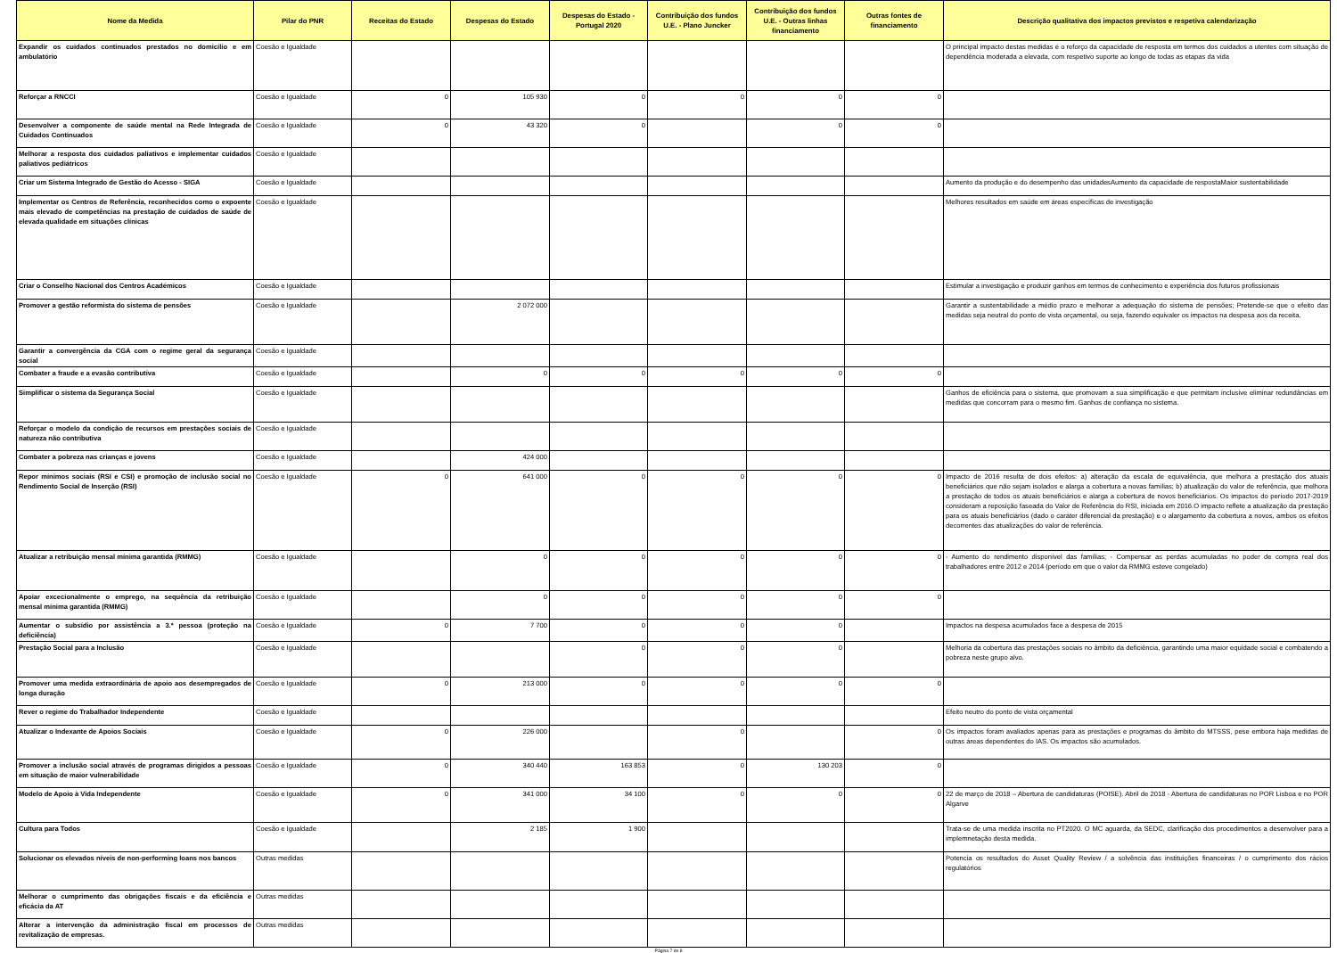| Nome da Medida | Pilar do PNR | Receitas do Estado | Despesas do Estado | Despesas do Estado - Portugal 2020 | Contribuição dos fundos U.E. - Plano Juncker | Contribuição dos fundos U.E. - Outras linhas financiamento | Outras fontes de financiamento | Descrição qualitativa dos impactos previstos e respetiva calendarização |
| --- | --- | --- | --- | --- | --- | --- | --- | --- |
| Expandir os cuidados continuados prestados no domicílio e em ambulatório | Coesão e Igualdade | | | | | | | O principal impacto destas medidas é o reforço da capacidade de resposta em termos dos cuidados a utentes com situação de dependência moderada a elevada, com respetivo suporte ao longo de todas as etapas da vida |
| Reforçar a RNCCI | Coesão e Igualdade | 0 | 105 930 | 0 | 0 | 0 | 0 | |
| Desenvolver a componente de saúde mental na Rede Integrada de Cuidados Continuados | Coesão e Igualdade | 0 | 43 320 | 0 | | 0 | 0 | |
| Melhorar a resposta dos cuidados paliativos e implementar cuidados paliativos pediátricos | Coesão e Igualdade | | | | | | | |
| Criar um Sistema Integrado de Gestão do Acesso - SIGA | Coesão e Igualdade | | | | | | | Aumento da produção e do desempenho das unidadesAumento da capacidade de respostaMaior sustentabilidade |
| Implementar os Centros de Referência, reconhecidos como o expoente mais elevado de competências na prestação de cuidados de saúde de elevada qualidade em situações clínicas | Coesão e Igualdade | | | | | | | Melhores resultados em saúde em áreas específicas de investigação |
| Criar o Conselho Nacional dos Centros Académicos | Coesão e Igualdade | | | | | | | Estimular a investigação e produzir ganhos em termos de conhecimento e experiência dos futuros profissionais |
| Promover a gestão reformista do sistema de pensões | Coesão e Igualdade | | 2 072 000 | | | | | Garantir a sustentabilidade a médio prazo e melhorar a adequação do sistema de pensões; Pretende-se que o efeito das medidas seja neutral do ponto de vista orçamental, ou seja, fazendo equivaler os impactos na despesa aos da receita. |
| Garantir a convergência da CGA com o regime geral da segurança social | Coesão e Igualdade | | | | | | | |
| Combater a fraude e a evasão contributiva | Coesão e Igualdade | | 0 | 0 | 0 | 0 | 0 | |
| Simplificar o sistema da Segurança Social | Coesão e Igualdade | | | | | | | Ganhos de eficiência para o sistema, que promovam a sua simplificação e que permitam inclusive eliminar redundâncias em medidas que concorram para o mesmo fim. Ganhos de confiança no sistema. |
| Reforçar o modelo da condição de recursos em prestações sociais de natureza não contributiva | Coesão e Igualdade | | | | | | | |
| Combater a pobreza nas crianças e jovens | Coesão e Igualdade | | 424 000 | | | | | |
| Repor mínimos sociais (RSI e CSI) e promoção de inclusão social no Rendimento Social de Inserção (RSI) | Coesão e Igualdade | 0 | 641 000 | 0 | 0 | 0 | 0 | Impacto de 2016 resulta de dois efeitos: a) alteração da escala de equivalência, que melhora a prestação dos atuais beneficiários que não sejam isolados e alarga a cobertura a novas famílias; b) atualização do valor de referência, que melhora a prestação de todos os atuais beneficiários e alarga a cobertura de novos beneficiários. Os impactos do período 2017-2019 consideram a reposição faseada do Valor de Referência do RSI, iniciada em 2016.O impacto reflete a atualização da prestação para os atuais beneficiários (dado o caráter diferencial da prestação) e o alargamento da cobertura a novos, ambos os efeitos decorrentes das atualizações do valor de referência. |
| Atualizar a retribuição mensal mínima garantida (RMMG) | Coesão e Igualdade | | 0 | 0 | 0 | 0 | 0 | - Aumento do rendimento disponível das famílias; - Compensar as perdas acumuladas no poder de compra real dos trabalhadores entre 2012 e 2014 (período em que o valor da RMMG esteve congelado) |
| Apoiar excecionalmente o emprego, na sequência da retribuição mensal mínima garantida (RMMG) | Coesão e Igualdade | | 0 | 0 | 0 | 0 | 0 | |
| Aumentar o subsídio por assistência a 3.ª pessoa (proteção na deficiência) | Coesão e Igualdade | 0 | 7 700 | 0 | 0 | 0 | | Impactos na despesa acumulados face a despesa de 2015 |
| Prestação Social para a Inclusão | Coesão e Igualdade | | | 0 | 0 | 0 | | Melhoria da cobertura das prestações sociais no âmbito da deficiência, garantindo uma maior equidade social e combatendo a pobreza neste grupo alvo. |
| Promover uma medida extraordinária de apoio aos desempregados de longa duração | Coesão e Igualdade | 0 | 213 000 | 0 | 0 | 0 | 0 | |
| Rever o regime do Trabalhador Independente | Coesão e Igualdade | | | | | | | Efeito neutro do ponto de vista orçamental |
| Atualizar o Indexante de Apoios Sociais | Coesão e Igualdade | 0 | 226 000 | | 0 | | 0 | Os impactos foram avaliados apenas para as prestações e programas do âmbito do MTSSS, pese embora haja medidas de outras áreas dependentes do IAS. Os impactos são acumulados. |
| Promover a inclusão social através de programas dirigidos a pessoas em situação de maior vulnerabilidade | Coesão e Igualdade | 0 | 340 440 | 163 853 | 0 | 130 203 | 0 | |
| Modelo de Apoio à Vida Independente | Coesão e Igualdade | 0 | 341 000 | 34 100 | 0 | 0 | 0 | 22 de março de 2018 – Abertura de candidaturas (POISE). Abril de 2018 - Abertura de candidaturas no POR Lisboa e no POR Algarve |
| Cultura para Todos | Coesão e Igualdade | | 2 185 | 1 900 | | | | Trata-se de uma medida inscrita no PT2020. O MC aguarda, da SEDC, clarificação dos procedimentos a desenvolver para a implemnetação desta medida. |
| Solucionar os elevados níveis de non-performing loans nos bancos | Outras medidas | | | | | | | Potencia os resultados do Asset Quality Review / a solvência das instituições financeiras / o cumprimento dos rácios regulatórios |
| Melhorar o cumprimento das obrigações fiscais e da eficiência e eficácia da AT | Outras medidas | | | | | | | |
| Alterar a intervenção da administração fiscal em processos de revitalização de empresas. | Outras medidas | | | | | | | |
Página 7 de 8